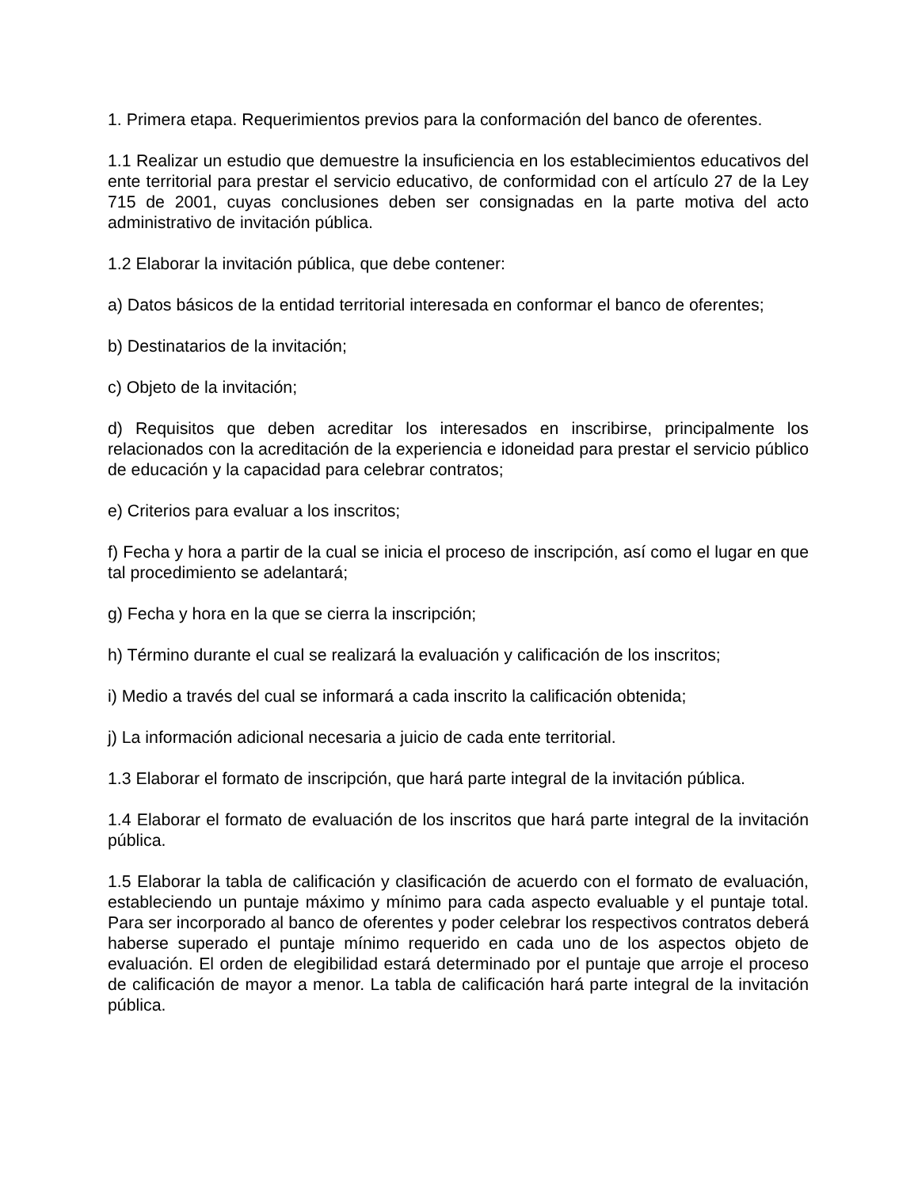1. Primera etapa. Requerimientos previos para la conformación del banco de oferentes.
1.1 Realizar un estudio que demuestre la insuficiencia en los establecimientos educativos del ente territorial para prestar el servicio educativo, de conformidad con el artículo 27 de la Ley 715 de 2001, cuyas conclusiones deben ser consignadas en la parte motiva del acto administrativo de invitación pública.
1.2 Elaborar la invitación pública, que debe contener:
a) Datos básicos de la entidad territorial interesada en conformar el banco de oferentes;
b) Destinatarios de la invitación;
c) Objeto de la invitación;
d) Requisitos que deben acreditar los interesados en inscribirse, principalmente los relacionados con la acreditación de la experiencia e idoneidad para prestar el servicio público de educación y la capacidad para celebrar contratos;
e) Criterios para evaluar a los inscritos;
f) Fecha y hora a partir de la cual se inicia el proceso de inscripción, así como el lugar en que tal procedimiento se adelantará;
g) Fecha y hora en la que se cierra la inscripción;
h) Término durante el cual se realizará la evaluación y calificación de los inscritos;
i) Medio a través del cual se informará a cada inscrito la calificación obtenida;
j) La información adicional necesaria a juicio de cada ente territorial.
1.3 Elaborar el formato de inscripción, que hará parte integral de la invitación pública.
1.4 Elaborar el formato de evaluación de los inscritos que hará parte integral de la invitación pública.
1.5 Elaborar la tabla de calificación y clasificación de acuerdo con el formato de evaluación, estableciendo un puntaje máximo y mínimo para cada aspecto evaluable y el puntaje total. Para ser incorporado al banco de oferentes y poder celebrar los respectivos contratos deberá haberse superado el puntaje mínimo requerido en cada uno de los aspectos objeto de evaluación. El orden de elegibilidad estará determinado por el puntaje que arroje el proceso de calificación de mayor a menor. La tabla de calificación hará parte integral de la invitación pública.